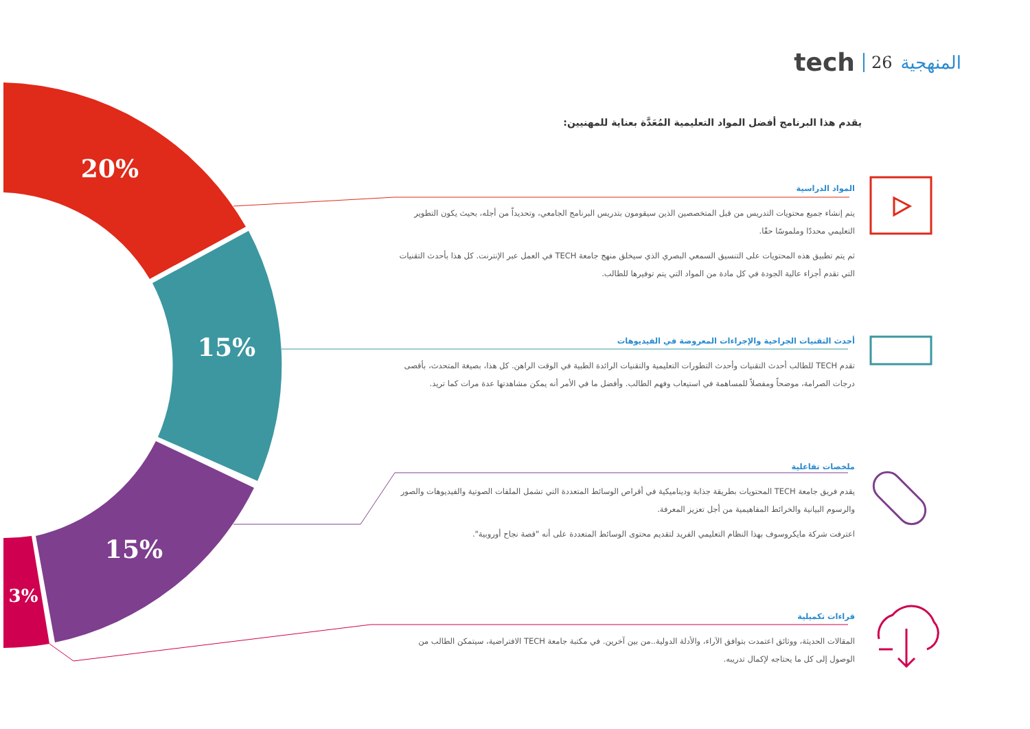20%
15%
15%
3%
tech 26 المنهجية
يقدم هذا البرنامج أفضل المواد التعليمية المُعَدَّة بعناية للمهنيين:
المواد الدراسية
يتم إنشاء جميع محتويات التدريس من قبل المتخصصين الذين سيقومون بتدريس البرنامج الجامعي، وتحديداً من أجله، بحيث يكون التطوير التعليمي محددًا وملموسًا حقًا.
ثم يتم تطبيق هذه المحتويات على التنسيق السمعي البصري الذي سيخلق منهج جامعة TECH في العمل عبر الإنترنت. كل هذا بأحدث التقنيات التي تقدم أجزاء عالية الجودة في كل مادة من المواد التي يتم توفيرها للطالب.
أحدث التقنيات الجراحية والإجراءات المعروضة في الفيديوهات
تقدم TECH للطالب أحدث التقنيات وأحدث التطورات التعليمية والتقنيات الرائدة الطبية في الوقت الراهن. كل هذا، بصيغة المتحدث، بأقصى درجات الصرامة، موضحاً ومفصلاً للمساهمة في استيعاب وفهم الطالب. وأفضل ما في الأمر أنه يمكن مشاهدتها عدة مرات كما تريد.
ملخصات تفاعلية
يقدم فريق جامعة TECH المحتويات بطريقة جذابة وديناميكية في أقراص الوسائط المتعددة التي تشمل الملفات الصوتية والفيديوهات والصور والرسوم البيانية والخرائط المفاهيمية من أجل تعزيز المعرفة.
اعترفت شركة مايكروسوف بهذا النظام التعليمي الفريد لتقديم محتوى الوسائط المتعددة على أنه "قصة نجاح أوروبية".
قراءات تكميلية
المقالات الحديثة، ووثائق اعتمدت بتوافق الآراء، والأدلة الدولية..من بين آخرين. في مكتبة جامعة TECH الافتراضية، سيتمكن الطالب من الوصول إلى كل ما يحتاجه لإكمال تدريبه.